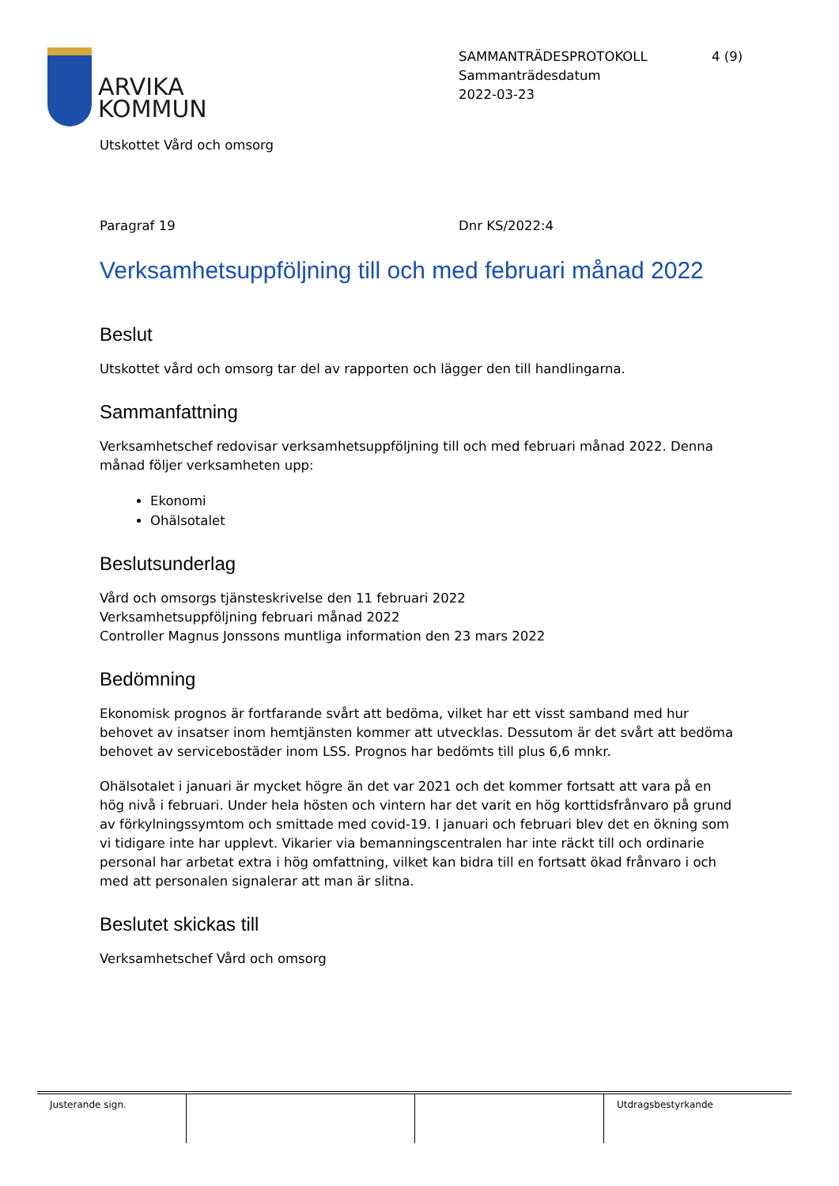ARVIKA
KOMMUN
SAMMANTRÄDESPROTOKOLL
Sammanträdesdatum
2022-03-23
4 (9)
Utskottet Vård och omsorg
Paragraf 19 Dnr KS/2022:4
Verksamhetsuppföljning till och med februari månad 2022
Beslut
Utskottet vård och omsorg tar del av rapporten och lägger den till handlingarna.
Sammanfattning
Verksamhetschef redovisar verksamhetsuppföljning till och med februari månad 2022. Denna månad följer verksamheten upp:
Ekonomi
Ohälsotalet
Beslutsunderlag
Vård och omsorgs tjänsteskrivelse den 11 februari 2022
Verksamhetsuppföljning februari månad 2022
Controller Magnus Jonssons muntliga information den 23 mars 2022
Bedömning
Ekonomisk prognos är fortfarande svårt att bedöma, vilket har ett visst samband med hur behovet av insatser inom hemtjänsten kommer att utvecklas. Dessutom är det svårt att bedöma behovet av servicebostäder inom LSS. Prognos har bedömts till plus 6,6 mnkr.
Ohälsotalet i januari är mycket högre än det var 2021 och det kommer fortsatt att vara på en hög nivå i februari. Under hela hösten och vintern har det varit en hög korttidsfrånvaro på grund av förkylningssymtom och smittade med covid-19. I januari och februari blev det en ökning som vi tidigare inte har upplevt. Vikarier via bemanningscentralen har inte räckt till och ordinarie personal har arbetat extra i hög omfattning, vilket kan bidra till en fortsatt ökad frånvaro i och med att personalen signalerar att man är slitna.
Beslutet skickas till
Verksamhetschef Vård och omsorg
Justerande sign. Utdragsbestyrkande